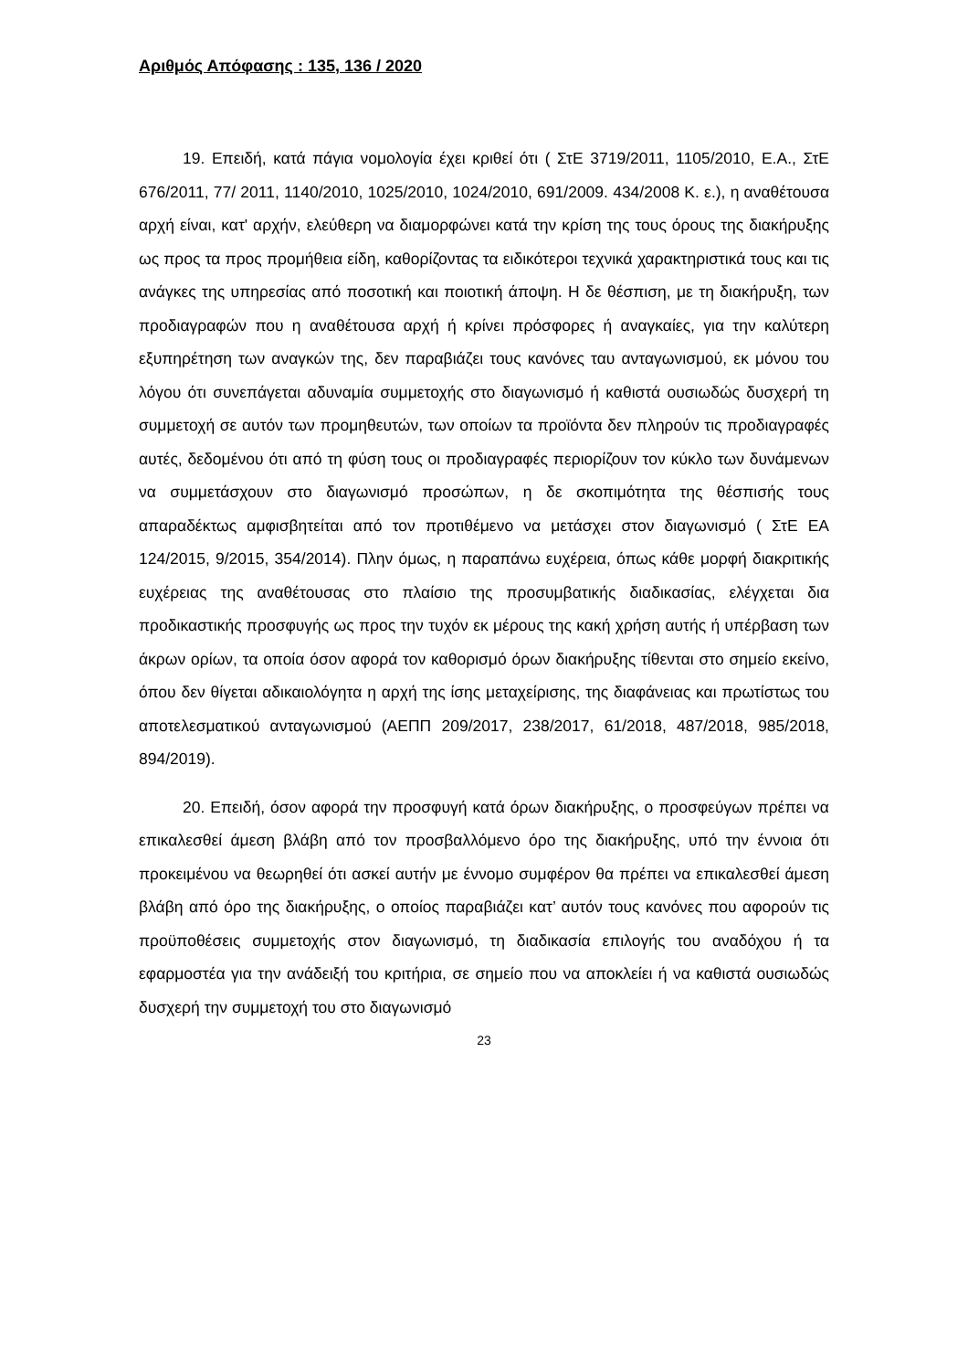Αριθμός Απόφασης : 135, 136 / 2020
19. Επειδή, κατά πάγια νομολογία έχει κριθεί ότι ( ΣτΕ 3719/2011, 1105/2010, Ε.Α., ΣτΕ 676/2011, 77/ 2011, 1140/2010, 1025/2010, 1024/2010, 691/2009. 434/2008 Κ. ε.), η αναθέτουσα αρχή είναι, κατ' αρχήν, ελεύθερη να διαμορφώνει κατά την κρίση της τους όρους της διακήρυξης ως προς τα προς προμήθεια είδη, καθορίζοντας τα ειδικότεροι τεχνικά χαρακτηριστικά τους και τις ανάγκες της υπηρεσίας από ποσοτική και ποιοτική άποψη. Η δε θέσπιση, με τη διακήρυξη, των προδιαγραφών που η αναθέτουσα αρχή ή κρίνει πρόσφορες ή αναγκαίες, για την καλύτερη εξυπηρέτηση των αναγκών της, δεν παραβιάζει τους κανόνες ταυ ανταγωνισμού, εκ μόνου του λόγου ότι συνεπάγεται αδυναμία συμμετοχής στο διαγωνισμό ή καθιστά ουσιωδώς δυσχερή τη συμμετοχή σε αυτόν των προμηθευτών, των οποίων τα προϊόντα δεν πληρούν τις προδιαγραφές αυτές, δεδομένου ότι από τη φύση τους οι προδιαγραφές περιορίζουν τον κύκλο των δυνάμενων να συμμετάσχουν στο διαγωνισμό προσώπων, η δε σκοπιμότητα της θέσπισής τους απαραδέκτως αμφισβητείται από τον προτιθέμενο να μετάσχει στον διαγωνισμό ( ΣτΕ ΕΑ 124/2015, 9/2015, 354/2014). Πλην όμως, η παραπάνω ευχέρεια, όπως κάθε μορφή διακριτικής ευχέρειας της αναθέτουσας στο πλαίσιο της προσυμβατικής διαδικασίας, ελέγχεται δια προδικαστικής προσφυγής ως προς την τυχόν εκ μέρους της κακή χρήση αυτής ή υπέρβαση των άκρων ορίων, τα οποία όσον αφορά τον καθορισμό όρων διακήρυξης τίθενται στο σημείο εκείνο, όπου δεν θίγεται αδικαιολόγητα η αρχή της ίσης μεταχείρισης, της διαφάνειας και πρωτίστως του αποτελεσματικού ανταγωνισμού (ΑΕΠΠ 209/2017, 238/2017, 61/2018, 487/2018, 985/2018, 894/2019).
20. Επειδή, όσον αφορά την προσφυγή κατά όρων διακήρυξης, ο προσφεύγων πρέπει να επικαλεσθεί άμεση βλάβη από τον προσβαλλόμενο όρο της διακήρυξης, υπό την έννοια ότι προκειμένου να θεωρηθεί ότι ασκεί αυτήν με έννομο συμφέρον θα πρέπει να επικαλεσθεί άμεση βλάβη από όρο της διακήρυξης, ο οποίος παραβιάζει κατ’ αυτόν τους κανόνες που αφορούν τις προϋποθέσεις συμμετοχής στον διαγωνισμό, τη διαδικασία επιλογής του αναδόχου ή τα εφαρμοστέα για την ανάδειξή του κριτήρια, σε σημείο που να αποκλείει ή να καθιστά ουσιωδώς δυσχερή την συμμετοχή του στο διαγωνισμό
23